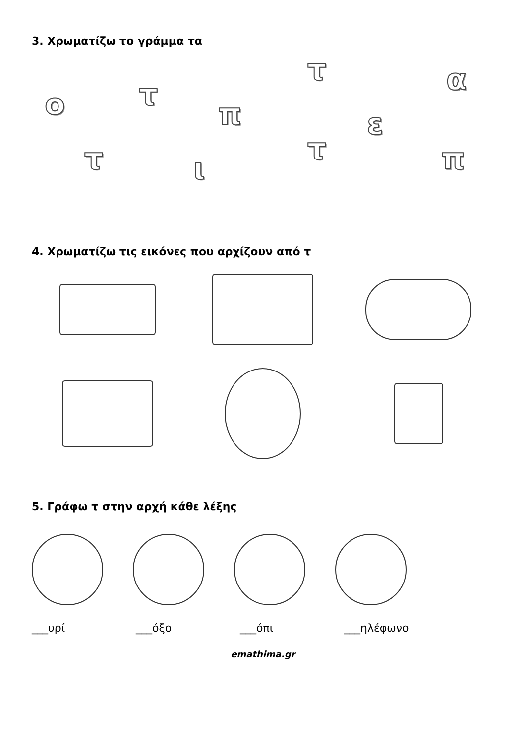3. Χρωματίζω το γράμμα τα
ο τ
π
τ α
ε
τ ι
τ π
4. Χρωματίζω τις εικόνες που αρχίζουν από τ
5. Γράφω τ στην αρχή κάθε λέξης
___υρί ___όξο ___όπι ___ηλέφωνο
emathima.gr